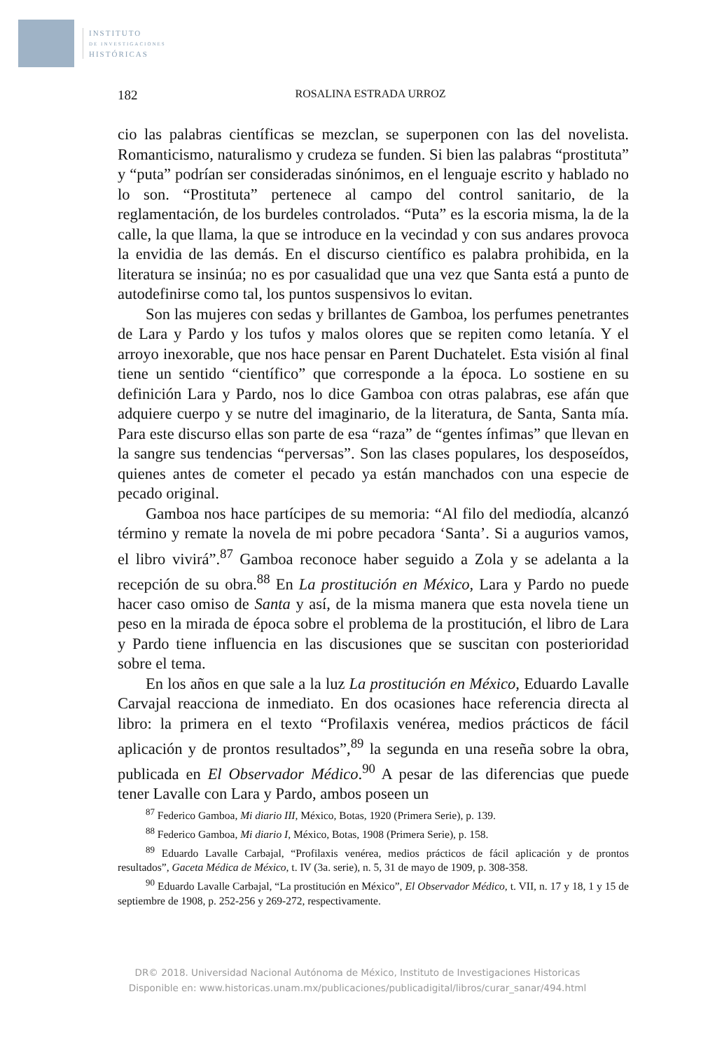INSTITUTO
DE INVESTIGACIONES
HISTÓRICAS
182 ROSALINA ESTRADA URROZ
cio las palabras científicas se mezclan, se superponen con las del novelista. Romanticismo, naturalismo y crudeza se funden. Si bien las palabras “prostituta” y “puta” podrían ser consideradas sinónimos, en el lenguaje escrito y hablado no lo son. “Prostituta” pertenece al campo del control sanitario, de la reglamentación, de los burdeles controlados. “Puta” es la escoria misma, la de la calle, la que llama, la que se introduce en la vecindad y con sus andares provoca la envidia de las demás. En el discurso científico es palabra prohibida, en la literatura se insinúa; no es por casualidad que una vez que Santa está a punto de autodefinirse como tal, los puntos suspensivos lo evitan.
Son las mujeres con sedas y brillantes de Gamboa, los perfumes penetrantes de Lara y Pardo y los tufos y malos olores que se repiten como letanía. Y el arroyo inexorable, que nos hace pensar en Parent Duchatelet. Esta visión al final tiene un sentido “científico” que corresponde a la época. Lo sostiene en su definición Lara y Pardo, nos lo dice Gamboa con otras palabras, ese afán que adquiere cuerpo y se nutre del imaginario, de la literatura, de Santa, Santa mía. Para este discurso ellas son parte de esa “raza” de “gentes ínfimas” que llevan en la sangre sus tendencias “perversas”. Son las clases populares, los desposeídos, quienes antes de cometer el pecado ya están manchados con una especie de pecado original.
Gamboa nos hace partícipes de su memoria: “Al filo del mediodía, alcanzó término y remate la novela de mi pobre pecadora ‘Santa’. Si a augurios vamos, el libro vivirá”.<sup>87</sup> Gamboa reconoce haber seguido a Zola y se adelanta a la recepción de su obra.<sup>88</sup> En La prostitución en México, Lara y Pardo no puede hacer caso omiso de Santa y así, de la misma manera que esta novela tiene un peso en la mirada de época sobre el problema de la prostitución, el libro de Lara y Pardo tiene influencia en las discusiones que se suscitan con posterioridad sobre el tema.
En los años en que sale a la luz La prostitución en México, Eduardo Lavalle Carvajal reacciona de inmediato. En dos ocasiones hace referencia directa al libro: la primera en el texto “Profilaxis venérea, medios prácticos de fácil aplicación y de prontos resultados”,<sup>89</sup> la segunda en una reseña sobre la obra, publicada en El Observador Médico.<sup>90</sup> A pesar de las diferencias que puede tener Lavalle con Lara y Pardo, ambos poseen un
<sup>87</sup> Federico Gamboa, Mi diario III, México, Botas, 1920 (Primera Serie), p. 139.
<sup>88</sup> Federico Gamboa, Mi diario I, México, Botas, 1908 (Primera Serie), p. 158.
<sup>89</sup> Eduardo Lavalle Carbajal, “Profilaxis venérea, medios prácticos de fácil aplicación y de prontos resultados”, Gaceta Médica de México, t. IV (3a. serie), n. 5, 31 de mayo de 1909, p. 308-358.
<sup>90</sup> Eduardo Lavalle Carbajal, “La prostitución en México”, El Observador Médico, t. VII, n. 17 y 18, 1 y 15 de septiembre de 1908, p. 252-256 y 269-272, respectivamente.
DR© 2018. Universidad Nacional Autónoma de México, Instituto de Investigaciones Historicas
Disponible en: www.historicas.unam.mx/publicaciones/publicadigital/libros/curar_sanar/494.html